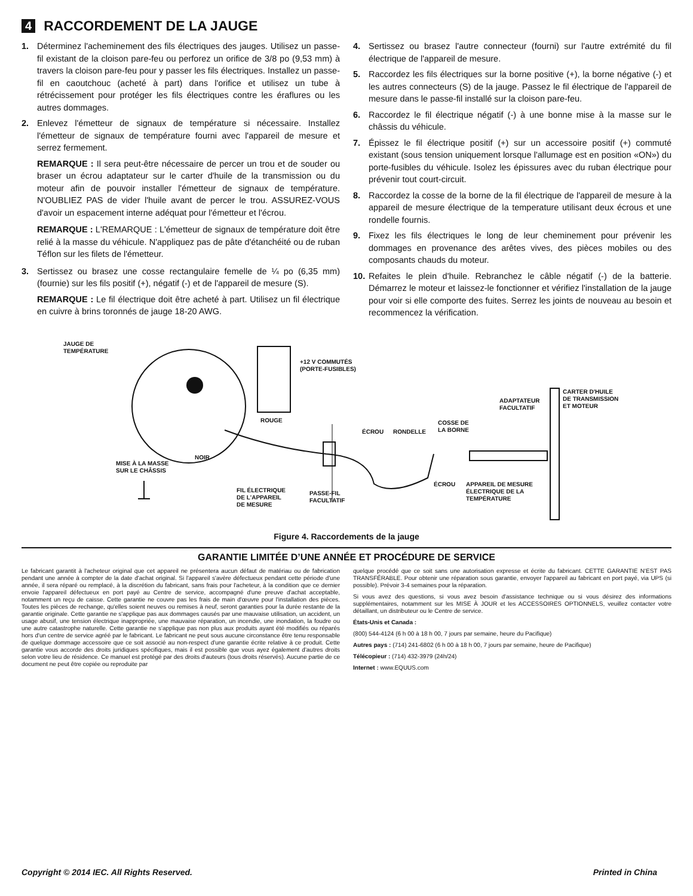4 RACCORDEMENT DE LA JAUGE
1. Déterminez l'acheminement des fils électriques des jauges. Utilisez un passe-fil existant de la cloison pare-feu ou perforez un orifice de 3/8 po (9,53 mm) à travers la cloison pare-feu pour y passer les fils électriques. Installez un passe-fil en caoutchouc (acheté à part) dans l'orifice et utilisez un tube à rétrécissement pour protéger les fils électriques contre les éraflures ou les autres dommages.
2. Enlevez l'émetteur de signaux de température si nécessaire. Installez l'émetteur de signaux de température fourni avec l'appareil de mesure et serrez fermement.
REMARQUE : Il sera peut-être nécessaire de percer un trou et de souder ou braser un écrou adaptateur sur le carter d'huile de la transmission ou du moteur afin de pouvoir installer l'émetteur de signaux de température. N'OUBLIEZ PAS de vider l'huile avant de percer le trou. ASSUREZ-VOUS d'avoir un espacement interne adéquat pour l'émetteur et l'écrou.
REMARQUE : L'REMARQUE : L'émetteur de signaux de température doit être relié à la masse du véhicule. N'appliquez pas de pâte d'étanchéité ou de ruban Téflon sur les filets de l'émetteur.
3. Sertissez ou brasez une cosse rectangulaire femelle de ¼ po (6,35 mm) (fournie) sur les fils positif (+), négatif (-) et de l'appareil de mesure (S).
REMARQUE : Le fil électrique doit être acheté à part. Utilisez un fil électrique en cuivre à brins toronnés de jauge 18-20 AWG.
4. Sertissez ou brasez l'autre connecteur (fourni) sur l'autre extrémité du fil électrique de l'appareil de mesure.
5. Raccordez les fils électriques sur la borne positive (+), la borne négative (-) et les autres connecteurs (S) de la jauge. Passez le fil électrique de l'appareil de mesure dans le passe-fil installé sur la cloison pare-feu.
6. Raccordez le fil électrique négatif (-) à une bonne mise à la masse sur le châssis du véhicule.
7. Épissez le fil électrique positif (+) sur un accessoire positif (+) commuté existant (sous tension uniquement lorsque l'allumage est en position «ON») du porte-fusibles du véhicule. Isolez les épissures avec du ruban électrique pour prévenir tout court-circuit.
8. Raccordez la cosse de la borne de la fil électrique de l'appareil de mesure à la appareil de mesure électrique de la temperature utilisant deux écrous et une rondelle fournis.
9. Fixez les fils électriques le long de leur cheminement pour prévenir les dommages en provenance des arêtes vives, des pièces mobiles ou des composants chauds du moteur.
10.
Refaites le plein d'huile. Rebranchez le câble négatif (-) de la batterie. Démarrez le moteur et laissez-le fonctionner et vérifiez l'installation de la jauge pour voir si elle comporte des fuites. Serrez les joints de nouveau au besoin et recommencez la vérification.
JAUGE DE
TEMPÉRATURE
+12 V COMMUTÉS
(PORTE-FUSIBLES)
CARTER D'HUILE
DE TRANSMISSION
ET MOTEUR
ADAPTATEUR
FACULTATIF
ROUGE COSSE DE
LA BORNE ÉCROU RONDELLE
NOIR
MISE À LA MASSE
SUR LE CHÂSSIS
ÉCROU APPAREIL DE MESURE
ÉLECTRIQUE DE LA
TEMPÉRATURE
FIL ÉLECTRIQUE
DE L'APPAREIL
DE MESURE
PASSE-FIL
FACULTATIF
Figure 4. Raccordements de la jauge
GARANTIE LIMITÉE D’UNE ANNÉE ET PROCÉDURE DE SERVICE
Le fabricant garantit à l'acheteur original que cet appareil ne présentera aucun défaut de matériau ou de fabrication pendant une année à compter de la date d'achat original. Si l'appareil s'avère défectueux pendant cette période d'une année, il sera réparé ou remplacé, à la discrétion du fabricant, sans frais pour l'acheteur, à la condition que ce dernier envoie l'appareil défectueux en port payé au Centre de service, accompagné d'une preuve d'achat acceptable, notamment un reçu de caisse. Cette garantie ne couvre pas les frais de main d'œuvre pour l'installation des pièces. Toutes les pièces de rechange, qu'elles soient neuves ou remises à neuf, seront garanties pour la durée restante de la garantie originale. Cette garantie ne s'applique pas aux dommages causés par une mauvaise utilisation, un accident, un usage abusif, une tension électrique inappropriée, une mauvaise réparation, un incendie, une inondation, la foudre ou une autre catastrophe naturelle. Cette garantie ne s'applique pas non plus aux produits ayant été modifiés ou réparés hors d'un centre de service agréé par le fabricant. Le fabricant ne peut sous aucune circonstance être tenu responsable de quelque dommage accessoire que ce soit associé au non-respect d'une garantie écrite relative à ce produit. Cette garantie vous accorde des droits juridiques spécifiques, mais il est possible que vous ayez également d'autres droits selon votre lieu de résidence. Ce manuel est protégé par des droits d'auteurs (tous droits réservés). Aucune partie de ce document ne peut être copiée ou reproduite par
quelque procédé que ce soit sans une autorisation expresse et écrite du fabricant. CETTE GARANTIE N'EST PAS TRANSFÉRABLE. Pour obtenir une réparation sous garantie, envoyer l'appareil au fabricant en port payé, via UPS (si possible). Prévoir 3-4 semaines pour la réparation.
Si vous avez des questions, si vous avez besoin d'assistance technique ou si vous désirez des informations supplémentaires, notamment sur les MISE À JOUR et les ACCESSOIRES OPTIONNELS, veuillez contacter votre détaillant, un distributeur ou le Centre de service.
États-Unis et Canada :
(800) 544-4124 (6 h 00 à 18 h 00, 7 jours par semaine, heure du Pacifique)
Autres pays : (714) 241-6802 (6 h 00 à 18 h 00, 7 jours par semaine, heure de Pacifique)
Télécopieur : (714) 432-3979 (24h/24)
Internet : www.EQUUS.com
Copyright © 2014 IEC. All Rights Reserved. Printed in China